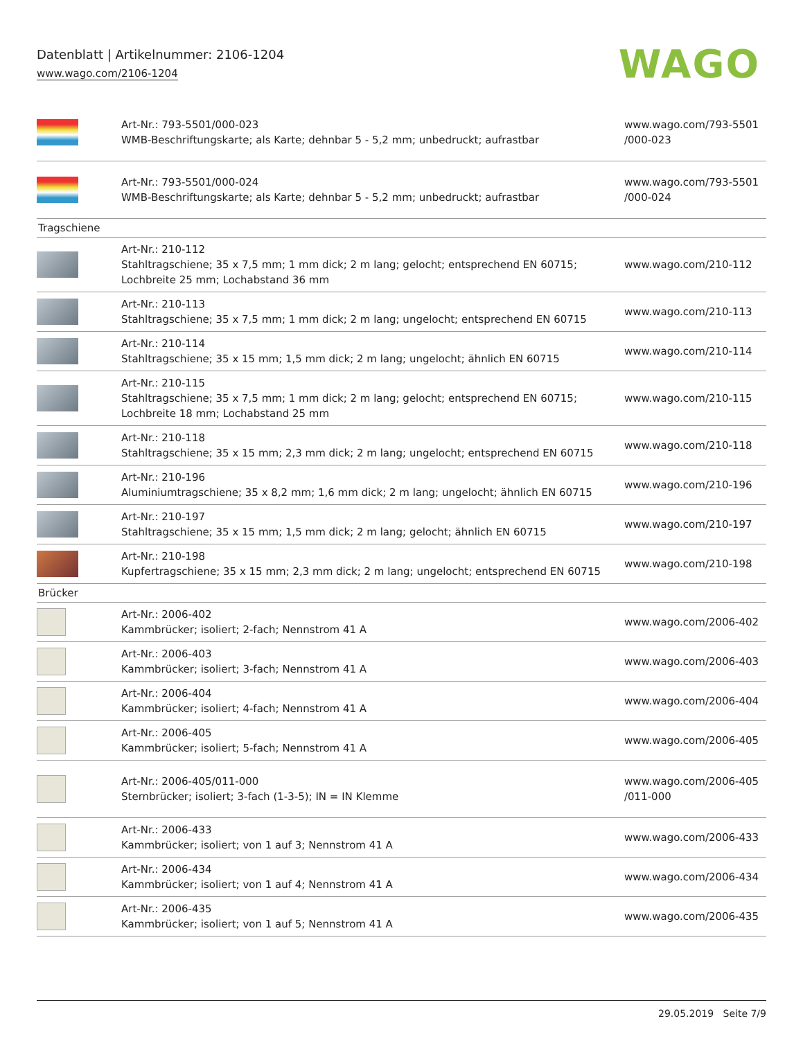Datenblatt | Artikelnummer: 2106-1204
www.wago.com/2106-1204
WAGO
| | Art-Nr.: 793-5501/000-023 WMB-Beschriftungskarte; als Karte; dehnbar 5 - 5,2 mm; unbedruckt; aufrastbar | www.wago.com/793-5501 /000-023 |
| | Art-Nr.: 793-5501/000-024 WMB-Beschriftungskarte; als Karte; dehnbar 5 - 5,2 mm; unbedruckt; aufrastbar | www.wago.com/793-5501 /000-024 |
| Tragschiene | | |
| | Art-Nr.: 210-112 Stahltragschiene; 35 x 7,5 mm; 1 mm dick; 2 m lang; gelocht; entsprechend EN 60715; Lochbreite 25 mm; Lochabstand 36 mm | www.wago.com/210-112 |
| | Art-Nr.: 210-113 Stahltragschiene; 35 x 7,5 mm; 1 mm dick; 2 m lang; ungelocht; entsprechend EN 60715 | www.wago.com/210-113 |
| | Art-Nr.: 210-114 Stahltragschiene; 35 x 15 mm; 1,5 mm dick; 2 m lang; ungelocht; ähnlich EN 60715 | www.wago.com/210-114 |
| | Art-Nr.: 210-115 Stahltragschiene; 35 x 7,5 mm; 1 mm dick; 2 m lang; gelocht; entsprechend EN 60715; Lochbreite 18 mm; Lochabstand 25 mm | www.wago.com/210-115 |
| | Art-Nr.: 210-118 Stahltragschiene; 35 x 15 mm; 2,3 mm dick; 2 m lang; ungelocht; entsprechend EN 60715 | www.wago.com/210-118 |
| | Art-Nr.: 210-196 Aluminiumtragschiene; 35 x 8,2 mm; 1,6 mm dick; 2 m lang; ungelocht; ähnlich EN 60715 | www.wago.com/210-196 |
| | Art-Nr.: 210-197 Stahltragschiene; 35 x 15 mm; 1,5 mm dick; 2 m lang; gelocht; ähnlich EN 60715 | www.wago.com/210-197 |
| | Art-Nr.: 210-198 Kupfertragschiene; 35 x 15 mm; 2,3 mm dick; 2 m lang; ungelocht; entsprechend EN 60715 | www.wago.com/210-198 |
| Brücker | | |
| | Art-Nr.: 2006-402 Kammbrücker; isoliert; 2-fach; Nennstrom 41 A | www.wago.com/2006-402 |
| | Art-Nr.: 2006-403 Kammbrücker; isoliert; 3-fach; Nennstrom 41 A | www.wago.com/2006-403 |
| | Art-Nr.: 2006-404 Kammbrücker; isoliert; 4-fach; Nennstrom 41 A | www.wago.com/2006-404 |
| | Art-Nr.: 2006-405 Kammbrücker; isoliert; 5-fach; Nennstrom 41 A | www.wago.com/2006-405 |
| | Art-Nr.: 2006-405/011-000 Sternbrücker; isoliert; 3-fach (1-3-5); IN = IN Klemme | www.wago.com/2006-405 /011-000 |
| | Art-Nr.: 2006-433 Kammbrücker; isoliert; von 1 auf 3; Nennstrom 41 A | www.wago.com/2006-433 |
| | Art-Nr.: 2006-434 Kammbrücker; isoliert; von 1 auf 4; Nennstrom 41 A | www.wago.com/2006-434 |
| | Art-Nr.: 2006-435 Kammbrücker; isoliert; von 1 auf 5; Nennstrom 41 A | www.wago.com/2006-435 |
29.05.2019 Seite 7/9